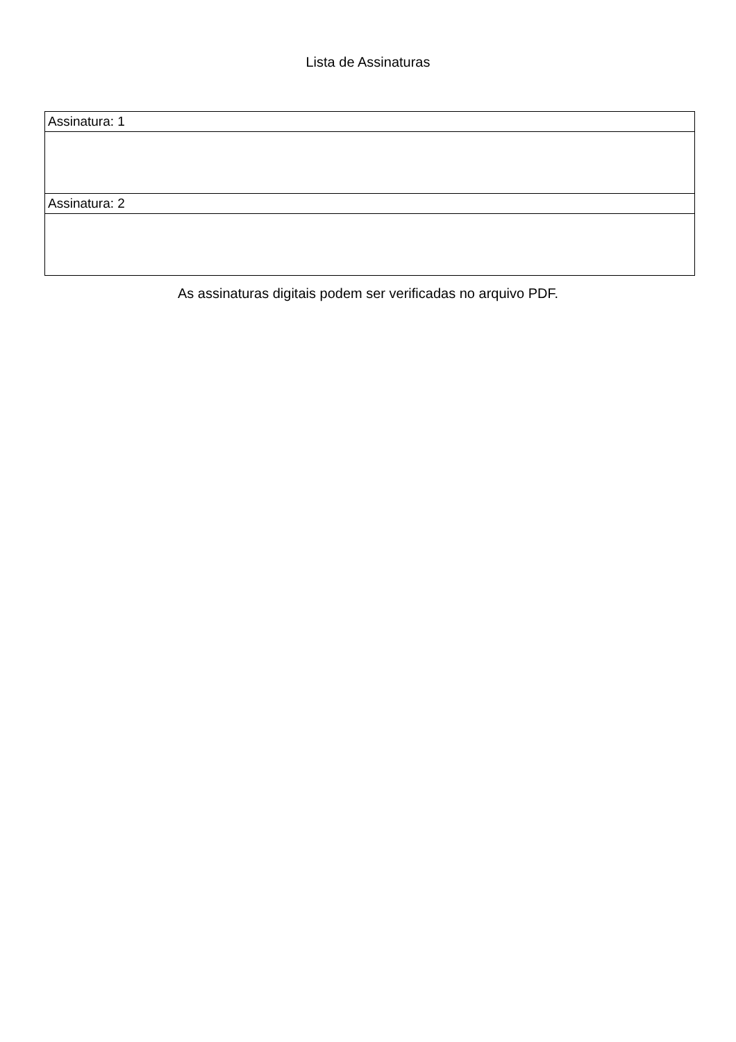Lista de Assinaturas
| Assinatura: 1 |
| Assinatura: 2 |
As assinaturas digitais podem ser verificadas no arquivo PDF.